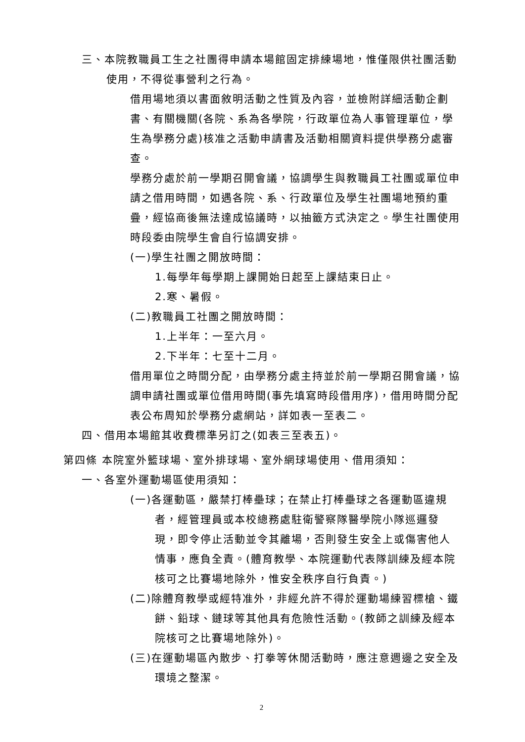三、本院教職員工生之社團得申請本場館固定排練場地，惟僅限供社團活動使用，不得從事營利之行為。
借用場地須以書面敘明活動之性質及內容，並檢附詳細活動企劃書、有關機關(各院、系為各學院，行政單位為人事管理單位，學生為學務分處)核准之活動申請書及活動相關資料提供學務分處審查。
學務分處於前一學期召開會議，協調學生與教職員工社團或單位申請之借用時間，如遇各院、系、行政單位及學生社團場地預約重疊，經協商後無法達成協議時，以抽籤方式決定之。學生社團使用時段委由院學生會自行協調安排。
(一)學生社團之開放時間：
1.每學年每學期上課開始日起至上課結束日止。
2.寒、暑假。
(二)教職員工社團之開放時間：
1.上半年：一至六月。
2.下半年：七至十二月。
借用單位之時間分配，由學務分處主持並於前一學期召開會議，協調申請社團或單位借用時間(事先填寫時段借用序)，借用時間分配表公布周知於學務分處網站，詳如表一至表二。
四、借用本場館其收費標準另訂之(如表三至表五)。
第四條 本院室外籃球場、室外排球場、室外網球場使用、借用須知：
一、各室外運動場區使用須知：
(一)各運動區，嚴禁打棒壘球；在禁止打棒壘球之各運動區違規者，經管理員或本校總務處駐衛警察隊醫學院小隊巡邏發現，即令停止活動並令其離場，否則發生安全上或傷害他人情事，應負全責。(體育教學、本院運動代表隊訓練及經本院核可之比賽場地除外，惟安全秩序自行負責。)
(二)除體育教學或經特准外，非經允許不得於運動場練習標槍、鐵餅、鉛球、鏈球等其他具有危險性活動。(教師之訓練及經本院核可之比賽場地除外)。
(三)在運動場區內散步、打拳等休閒活動時，應注意週邊之安全及環境之整潔。
2